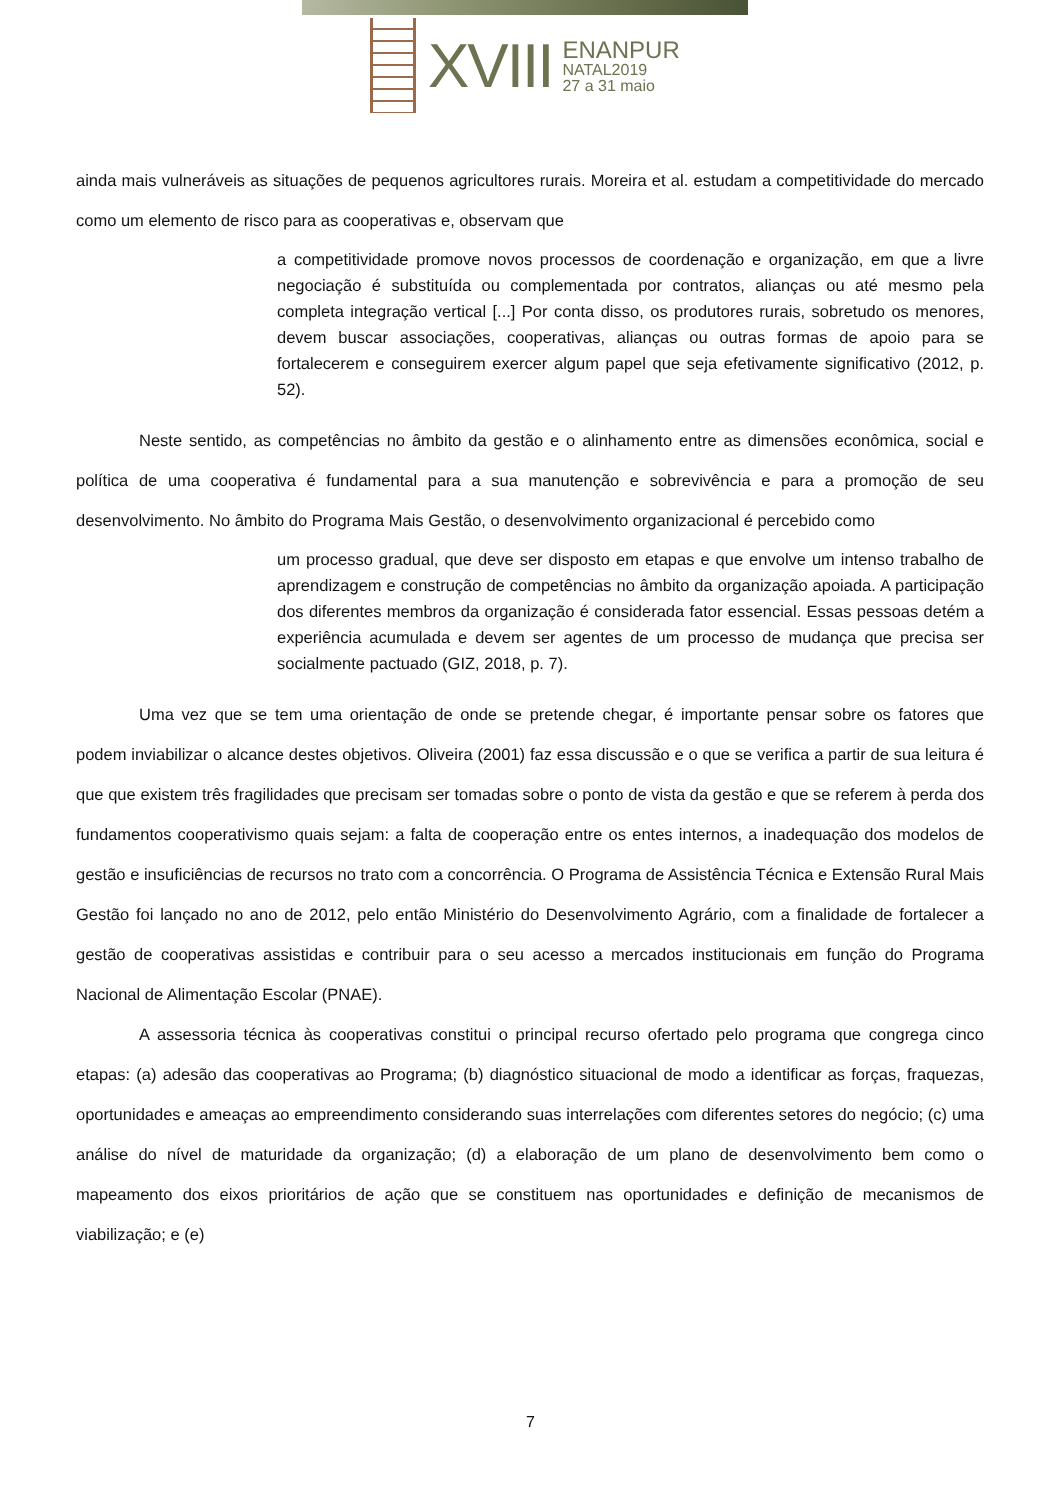XVIII
ENANPUR
NATAL2019
27 a 31 maio
ainda mais vulneráveis as situações de pequenos agricultores rurais. Moreira et al. estudam a competitividade do mercado como um elemento de risco para as cooperativas e, observam que
a competitividade promove novos processos de coordenação e organização, em que a livre negociação é substituída ou complementada por contratos, alianças ou até mesmo pela completa integração vertical [...] Por conta disso, os produtores rurais, sobretudo os menores, devem buscar associações, cooperativas, alianças ou outras formas de apoio para se fortalecerem e conseguirem exercer algum papel que seja efetivamente significativo (2012, p. 52).
Neste sentido, as competências no âmbito da gestão e o alinhamento entre as dimensões econômica, social e política de uma cooperativa é fundamental para a sua manutenção e sobrevivência e para a promoção de seu desenvolvimento. No âmbito do Programa Mais Gestão, o desenvolvimento organizacional é percebido como
um processo gradual, que deve ser disposto em etapas e que envolve um intenso trabalho de aprendizagem e construção de competências no âmbito da organização apoiada. A participação dos diferentes membros da organização é considerada fator essencial. Essas pessoas detém a experiência acumulada e devem ser agentes de um processo de mudança que precisa ser socialmente pactuado (GIZ, 2018, p. 7).
Uma vez que se tem uma orientação de onde se pretende chegar, é importante pensar sobre os fatores que podem inviabilizar o alcance destes objetivos. Oliveira (2001) faz essa discussão e o que se verifica a partir de sua leitura é que que existem três fragilidades que precisam ser tomadas sobre o ponto de vista da gestão e que se referem à perda dos fundamentos cooperativismo quais sejam: a falta de cooperação entre os entes internos, a inadequação dos modelos de gestão e insuficiências de recursos no trato com a concorrência. O Programa de Assistência Técnica e Extensão Rural Mais Gestão foi lançado no ano de 2012, pelo então Ministério do Desenvolvimento Agrário, com a finalidade de fortalecer a gestão de cooperativas assistidas e contribuir para o seu acesso a mercados institucionais em função do Programa Nacional de Alimentação Escolar (PNAE).
A assessoria técnica às cooperativas constitui o principal recurso ofertado pelo programa que congrega cinco etapas: (a) adesão das cooperativas ao Programa; (b) diagnóstico situacional de modo a identificar as forças, fraquezas, oportunidades e ameaças ao empreendimento considerando suas interrelações com diferentes setores do negócio; (c) uma análise do nível de maturidade da organização; (d) a elaboração de um plano de desenvolvimento bem como o mapeamento dos eixos prioritários de ação que se constituem nas oportunidades e definição de mecanismos de viabilização; e (e)
7